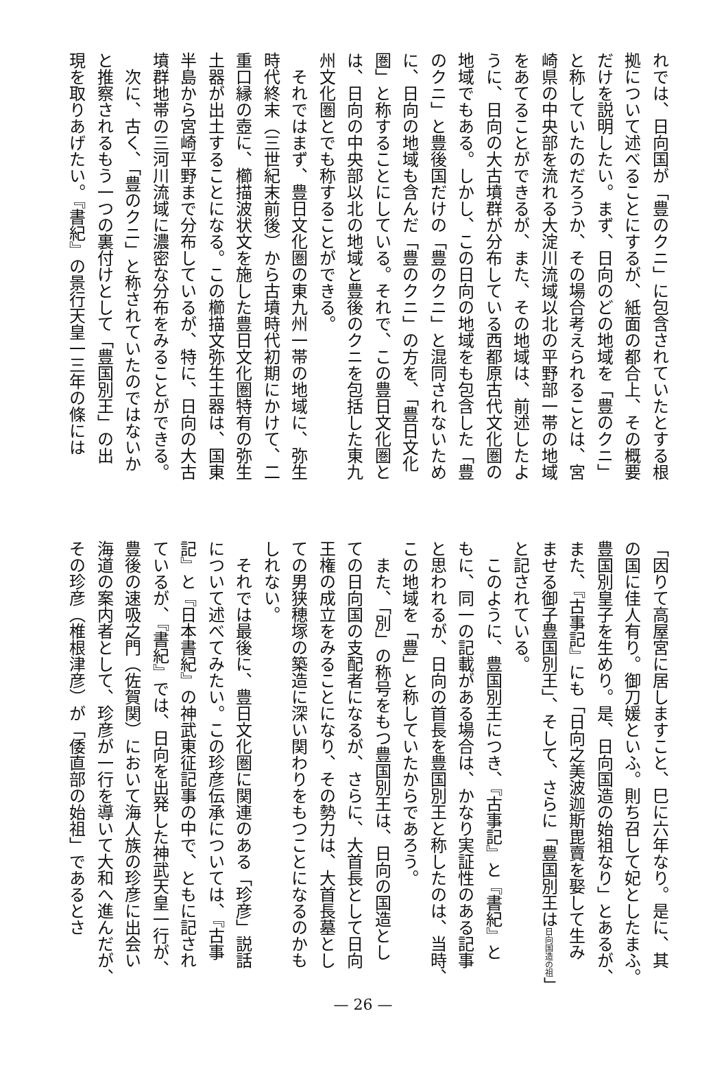れでは、日向国が「豊のクニ」に包含されていたとする根
拠について述べることにするが、紙面の都合上、その概要
だけを説明したい。まず、日向のどの地域を「豊のクニ」
と称していたのだろうか、その場合考えられることは、宮
崎県の中央部を流れる大淀川流域以北の平野部一帯の地域
をあてることができるが、また、その地域は、前述したよ
うに、日向の大古墳群が分布している西都原古代文化圏の
地域でもある。しかし、この日向の地域をも包含した「豊
のクニ」と豊後国だけの「豊のクニ」と混同されないため
に、日向の地域も含んだ「豊のクニ」の方を、「豊日文化
圏」と称することにしている。それで、この豊日文化圏と
は、日向の中央部以北の地域と豊後のクニを包括した東九
州文化圏とでも称することができる。
　それではまず、豊日文化圏の東九州一帯の地域に、弥生
時代終末（三世紀末前後）から古墳時代初期にかけて、二
重口縁の壺に、櫛描波状文を施した豊日文化圏特有の弥生
土器が出土することになる。この櫛描文弥生土器は、国東
半島から宮崎平野まで分布しているが、特に、日向の大古
墳群地帯の三河川流域に濃密な分布をみることができる。
　次に、古く、「豊のクニ」と称されていたのではないか
と推察されるもう一つの裏付けとして「豊国別王」の出
現を取りあげたい。『書紀』の景行天皇一三年の條には
「因りて高屋宮に居しますこと、巳に六年なり。是に、其
の国に佳人有り。御刀媛といふ。則ち召して妃としたまふ。
豊国別皇子を生めり。是、日向国造の始祖なり」とあるが、
また、『古事記』にも「日向之美波迦斯毘賣を娶して生み
ませる御子豊国別王」、そして、さらに「豊国別王は日向国造の祖」
と記されている。
　このように、豊国別王につき、『古事記』と『書紀』と
もに、同一の記載がある場合は、かなり実証性のある記事
と思われるが、日向の首長を豊国別王と称したのは、当時、
この地域を「豊」と称していたからであろう。
　また、「別」の称号をもつ豊国別王は、日向の国造とし
ての日向国の支配者になるが、さらに、大首長として日向
王権の成立をみることになり、その勢力は、大首長墓とし
ての男狭穂塚の築造に深い関わりをもつことになるのかも
しれない。
　それでは最後に、豊日文化圏に関連のある「珍彦」説話
について述べてみたい。この珍彦伝承については、『古事
記』と『日本書紀』の神武東征記事の中で、ともに記され
ているが、『書紀』では、日向を出発した神武天皇一行が、
豊後の速吸之門（佐賀関）において海人族の珍彦に出会い
海道の案内者として、珍彦が一行を導いて大和へ進んだが、
その珍彦（椎根津彦）が「倭直部の始祖」であるとさ
— 26 —